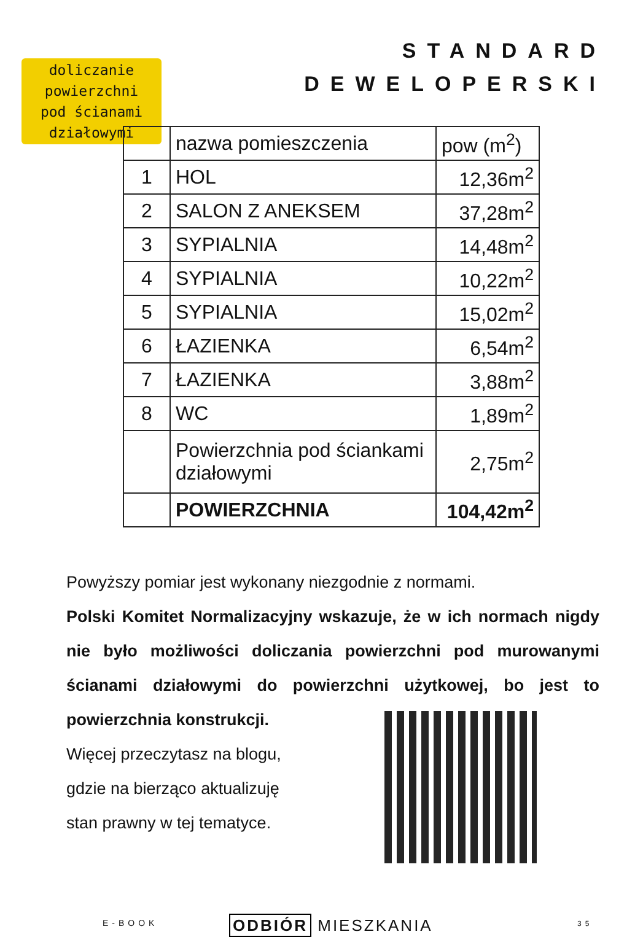STANDARD
DEWELOPERSKI
doliczanie
powierzchni
pod ścianami
działowymi
| | nazwa pomieszczenia | pow (m<sup>2</sup>) |
| --- | --- | --- |
| 1 | HOL | 12,36m<sup>2</sup> |
| 2 | SALON Z ANEKSEM | 37,28m<sup>2</sup> |
| 3 | SYPIALNIA | 14,48m<sup>2</sup> |
| 4 | SYPIALNIA | 10,22m<sup>2</sup> |
| 5 | SYPIALNIA | 15,02m<sup>2</sup> |
| 6 | ŁAZIENKA | 6,54m<sup>2</sup> |
| 7 | ŁAZIENKA | 3,88m<sup>2</sup> |
| 8 | WC | 1,89m<sup>2</sup> |
| | Powierzchnia pod ściankami działowymi | 2,75m<sup>2</sup> |
| | POWIERZCHNIA | 104,42m<sup>2</sup> |
Powyższy pomiar jest wykonany niezgodnie z normami.
Polski Komitet Normalizacyjny wskazuje, że w ich normach nigdy nie było możliwości doliczania powierzchni pod murowanymi ścianami działowymi do powierzchni użytkowej, bo jest to powierzchnia konstrukcji.
Więcej przeczytasz na blogu, gdzie na bierząco aktualizuję stan prawny w tej tematyce.
E-BOOK ODBIÓR MIESZKANIA 35